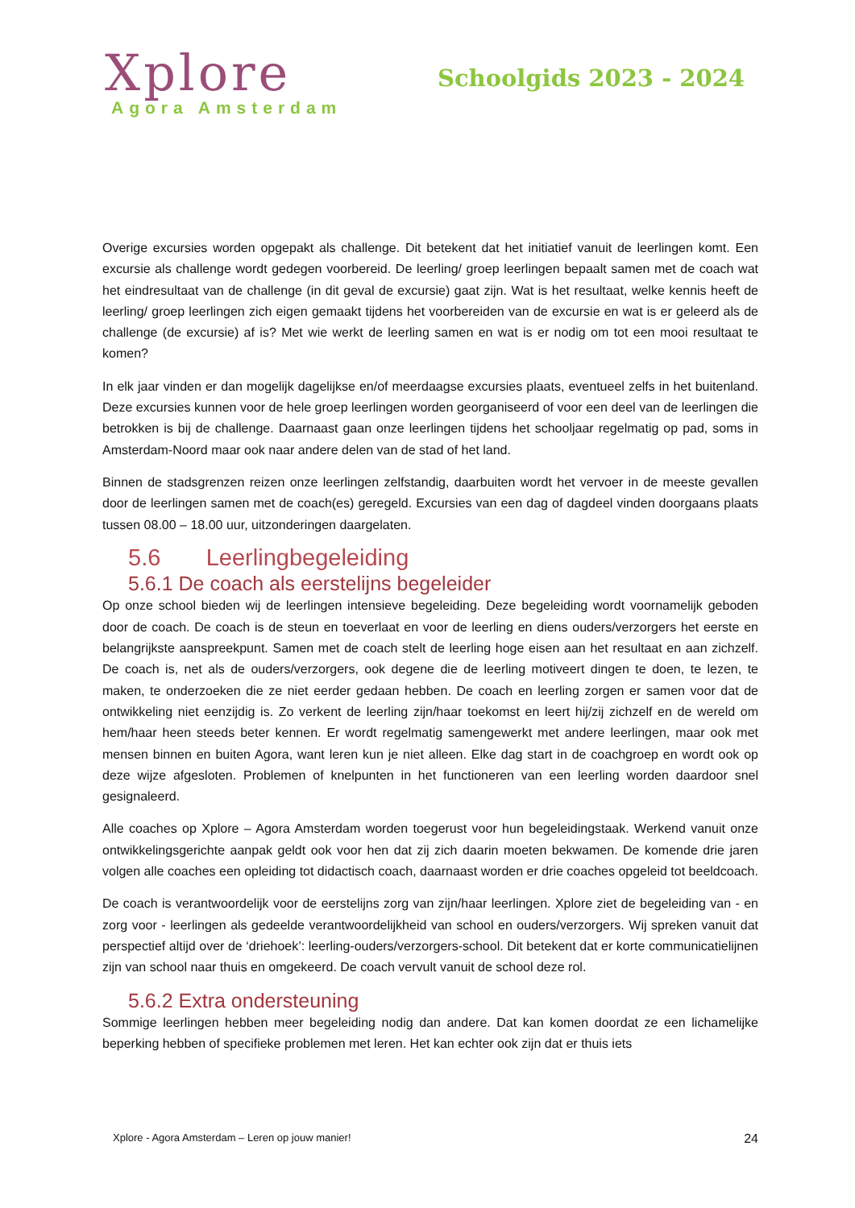Xplore
Agora Amsterdam
Schoolgids 2023 - 2024
Overige excursies worden opgepakt als challenge. Dit betekent dat het initiatief vanuit de leerlingen komt. Een excursie als challenge wordt gedegen voorbereid. De leerling/ groep leerlingen bepaalt samen met de coach wat het eindresultaat van de challenge (in dit geval de excursie) gaat zijn. Wat is het resultaat, welke kennis heeft de leerling/ groep leerlingen zich eigen gemaakt tijdens het voorbereiden van de excursie en wat is er geleerd als de challenge (de excursie) af is? Met wie werkt de leerling samen en wat is er nodig om tot een mooi resultaat te komen?
In elk jaar vinden er dan mogelijk dagelijkse en/of meerdaagse excursies plaats, eventueel zelfs in het buitenland. Deze excursies kunnen voor de hele groep leerlingen worden georganiseerd of voor een deel van de leerlingen die betrokken is bij de challenge. Daarnaast gaan onze leerlingen tijdens het schooljaar regelmatig op pad, soms in Amsterdam-Noord maar ook naar andere delen van de stad of het land.
Binnen de stadsgrenzen reizen onze leerlingen zelfstandig, daarbuiten wordt het vervoer in de meeste gevallen door de leerlingen samen met de coach(es) geregeld. Excursies van een dag of dagdeel vinden doorgaans plaats tussen 08.00 – 18.00 uur, uitzonderingen daargelaten.
5.6 Leerlingbegeleiding
5.6.1 De coach als eerstelijns begeleider
Op onze school bieden wij de leerlingen intensieve begeleiding. Deze begeleiding wordt voornamelijk geboden door de coach. De coach is de steun en toeverlaat en voor de leerling en diens ouders/verzorgers het eerste en belangrijkste aanspreekpunt. Samen met de coach stelt de leerling hoge eisen aan het resultaat en aan zichzelf. De coach is, net als de ouders/verzorgers, ook degene die de leerling motiveert dingen te doen, te lezen, te maken, te onderzoeken die ze niet eerder gedaan hebben. De coach en leerling zorgen er samen voor dat de ontwikkeling niet eenzijdig is. Zo verkent de leerling zijn/haar toekomst en leert hij/zij zichzelf en de wereld om hem/haar heen steeds beter kennen. Er wordt regelmatig samengewerkt met andere leerlingen, maar ook met mensen binnen en buiten Agora, want leren kun je niet alleen. Elke dag start in de coachgroep en wordt ook op deze wijze afgesloten. Problemen of knelpunten in het functioneren van een leerling worden daardoor snel gesignaleerd.
Alle coaches op Xplore – Agora Amsterdam worden toegerust voor hun begeleidingstaak. Werkend vanuit onze ontwikkelingsgerichte aanpak geldt ook voor hen dat zij zich daarin moeten bekwamen. De komende drie jaren volgen alle coaches een opleiding tot didactisch coach, daarnaast worden er drie coaches opgeleid tot beeldcoach.
De coach is verantwoordelijk voor de eerstelijns zorg van zijn/haar leerlingen. Xplore ziet de begeleiding van - en zorg voor - leerlingen als gedeelde verantwoordelijkheid van school en ouders/verzorgers. Wij spreken vanuit dat perspectief altijd over de ‘driehoek’: leerling-ouders/verzorgers-school. Dit betekent dat er korte communicatielijnen zijn van school naar thuis en omgekeerd. De coach vervult vanuit de school deze rol.
5.6.2 Extra ondersteuning
Sommige leerlingen hebben meer begeleiding nodig dan andere. Dat kan komen doordat ze een lichamelijke beperking hebben of specifieke problemen met leren. Het kan echter ook zijn dat er thuis iets
Xplore - Agora Amsterdam – Leren op jouw manier! 24